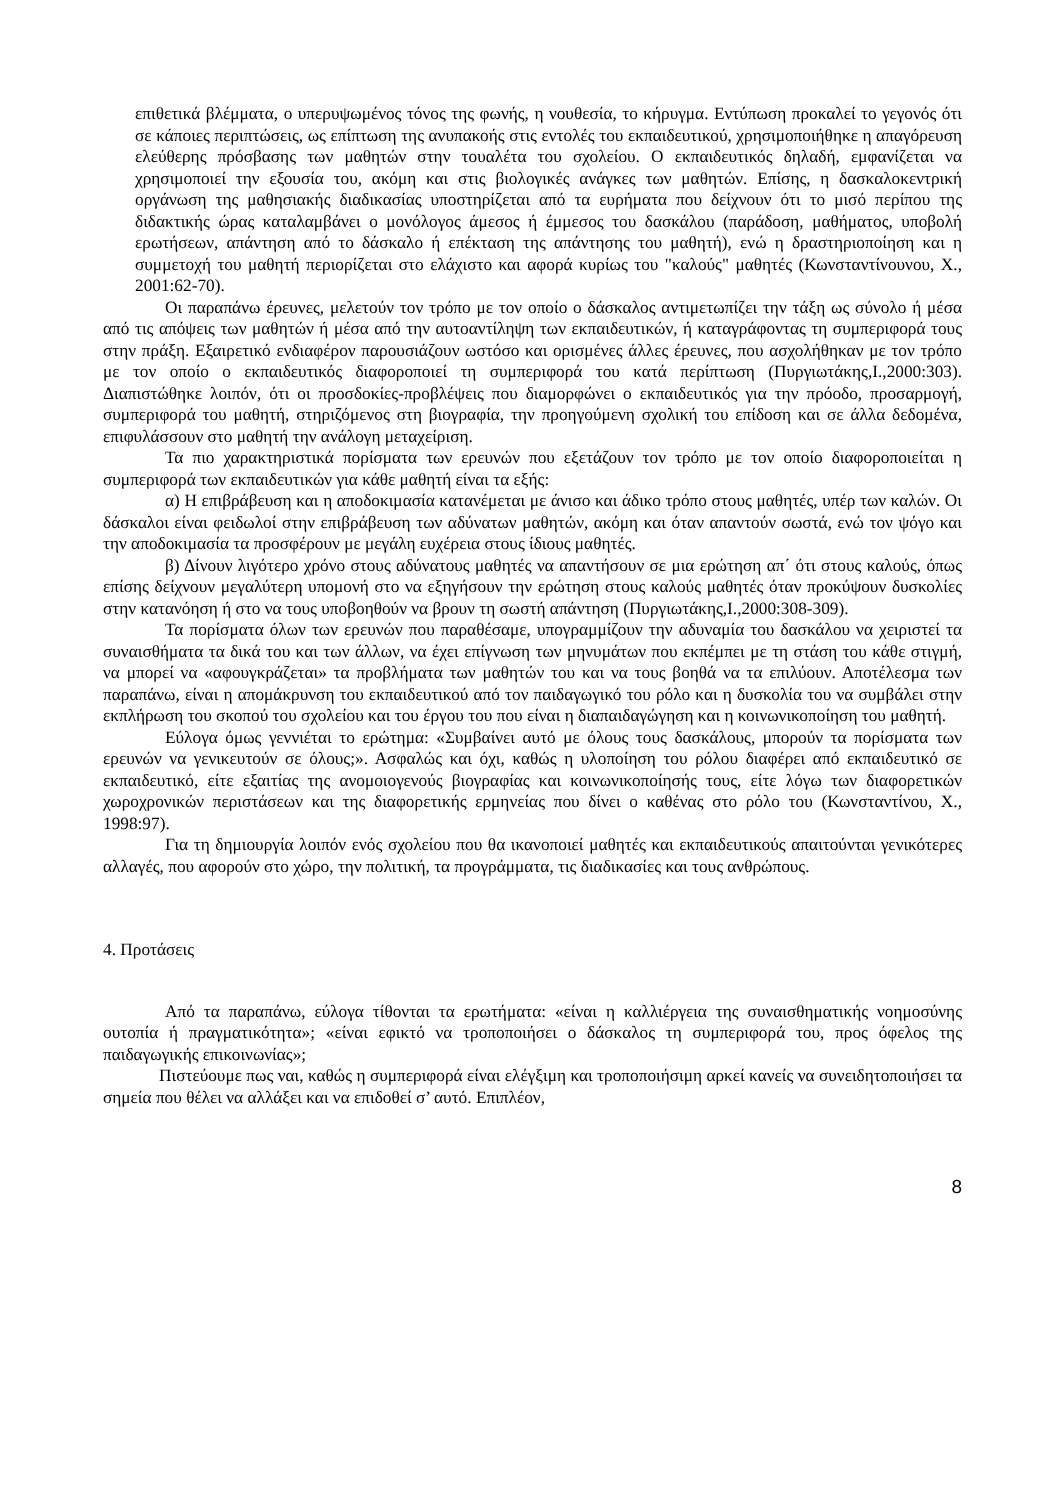επιθετικά βλέμματα, ο υπερυψωμένος τόνος της φωνής, η νουθεσία, το κήρυγμα. Εντύπωση προκαλεί το γεγονός ότι σε κάποιες περιπτώσεις, ως επίπτωση της ανυπακοής στις εντολές του εκπαιδευτικού, χρησιμοποιήθηκε η απαγόρευση ελεύθερης πρόσβασης των μαθητών στην τουαλέτα του σχολείου. Ο εκπαιδευτικός δηλαδή, εμφανίζεται να χρησιμοποιεί την εξουσία του, ακόμη και στις βιολογικές ανάγκες των μαθητών. Επίσης, η δασκαλοκεντρική οργάνωση της μαθησιακής διαδικασίας υποστηρίζεται από τα ευρήματα που δείχνουν ότι το μισό περίπου της διδακτικής ώρας καταλαμβάνει ο μονόλογος άμεσος ή έμμεσος του δασκάλου (παράδοση, μαθήματος, υποβολή ερωτήσεων, απάντηση από το δάσκαλο ή επέκταση της απάντησης του μαθητή), ενώ η δραστηριοποίηση και η συμμετοχή του μαθητή περιορίζεται στο ελάχιστο και αφορά κυρίως του "καλούς" μαθητές (Κωνσταντίνουνου, Χ., 2001:62-70).
Οι παραπάνω έρευνες, μελετούν τον τρόπο με τον οποίο ο δάσκαλος αντιμετωπίζει την τάξη ως σύνολο ή μέσα από τις απόψεις των μαθητών ή μέσα από την αυτοαντίληψη των εκπαιδευτικών, ή καταγράφοντας τη συμπεριφορά τους στην πράξη. Εξαιρετικό ενδιαφέρον παρουσιάζουν ωστόσο και ορισμένες άλλες έρευνες, που ασχολήθηκαν με τον τρόπο με τον οποίο ο εκπαιδευτικός διαφοροποιεί τη συμπεριφορά του κατά περίπτωση (Πυργιωτάκης,Ι.,2000:303). Διαπιστώθηκε λοιπόν, ότι οι προσδοκίες-προβλέψεις που διαμορφώνει ο εκπαιδευτικός για την πρόοδο, προσαρμογή, συμπεριφορά του μαθητή, στηριζόμενος στη βιογραφία, την προηγούμενη σχολική του επίδοση και σε άλλα δεδομένα, επιφυλάσσουν στο μαθητή την ανάλογη μεταχείριση.
Τα πιο χαρακτηριστικά πορίσματα των ερευνών που εξετάζουν τον τρόπο με τον οποίο διαφοροποιείται η συμπεριφορά των εκπαιδευτικών για κάθε μαθητή είναι τα εξής:
α) Η επιβράβευση και η αποδοκιμασία κατανέμεται με άνισο και άδικο τρόπο στους μαθητές, υπέρ των καλών. Οι δάσκαλοι είναι φειδωλοί στην επιβράβευση των αδύνατων μαθητών, ακόμη και όταν απαντούν σωστά, ενώ τον ψόγο και την αποδοκιμασία τα προσφέρουν με μεγάλη ευχέρεια στους ίδιους μαθητές.
β) Δίνουν λιγότερο χρόνο στους αδύνατους μαθητές να απαντήσουν σε μια ερώτηση απ΄ ότι στους καλούς, όπως επίσης δείχνουν μεγαλύτερη υπομονή στο να εξηγήσουν την ερώτηση στους καλούς μαθητές όταν προκύψουν δυσκολίες στην κατανόηση ή στο να τους υποβοηθούν να βρουν τη σωστή απάντηση (Πυργιωτάκης,Ι.,2000:308-309).
Τα πορίσματα όλων των ερευνών που παραθέσαμε, υπογραμμίζουν την αδυναμία του δασκάλου να χειριστεί τα συναισθήματα τα δικά του και των άλλων, να έχει επίγνωση των μηνυμάτων που εκπέμπει με τη στάση του κάθε στιγμή, να μπορεί να «αφουγκράζεται» τα προβλήματα των μαθητών του και να τους βοηθά να τα επιλύουν. Αποτέλεσμα των παραπάνω, είναι η απομάκρυνση του εκπαιδευτικού από τον παιδαγωγικό του ρόλο και η δυσκολία του να συμβάλει στην εκπλήρωση του σκοπού του σχολείου και του έργου του που είναι η διαπαιδαγώγηση και η κοινωνικοποίηση του μαθητή.
Εύλογα όμως γεννιέται το ερώτημα: «Συμβαίνει αυτό με όλους τους δασκάλους, μπορούν τα πορίσματα των ερευνών να γενικευτούν σε όλους;». Ασφαλώς και όχι, καθώς η υλοποίηση του ρόλου διαφέρει από εκπαιδευτικό σε εκπαιδευτικό, είτε εξαιτίας της ανομοιογενούς βιογραφίας και κοινωνικοποίησής τους, είτε λόγω των διαφορετικών χωροχρονικών περιστάσεων και της διαφορετικής ερμηνείας που δίνει ο καθένας στο ρόλο του (Κωνσταντίνου, Χ., 1998:97).
Για τη δημιουργία λοιπόν ενός σχολείου που θα ικανοποιεί μαθητές και εκπαιδευτικούς απαιτούνται γενικότερες αλλαγές, που αφορούν στο χώρο, την πολιτική, τα προγράμματα, τις διαδικασίες και τους ανθρώπους.
4. Προτάσεις
Από τα παραπάνω, εύλογα τίθονται τα ερωτήματα: «είναι η καλλιέργεια της συναισθηματικής νοημοσύνης ουτοπία ή πραγματικότητα»; «είναι εφικτό να τροποποιήσει ο δάσκαλος τη συμπεριφορά του, προς όφελος της παιδαγωγικής επικοινωνίας»;
Πιστεύουμε πως ναι, καθώς η συμπεριφορά είναι ελέγξιμη και τροποποιήσιμη αρκεί κανείς να συνειδητοποιήσει τα σημεία που θέλει να αλλάξει και να επιδοθεί σ’ αυτό. Επιπλέον,
8